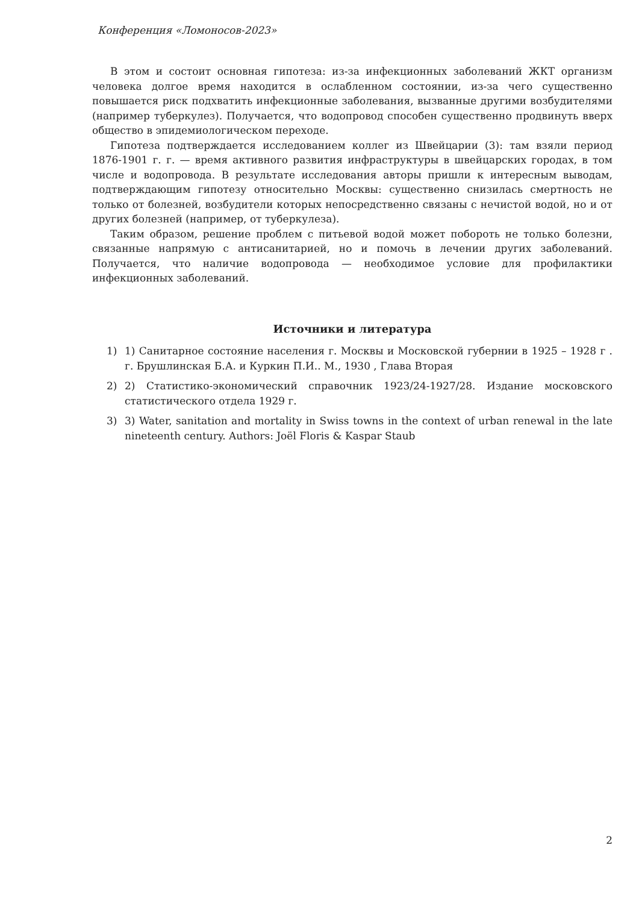Конференция «Ломоносов-2023»
В этом и состоит основная гипотеза: из-за инфекционных заболеваний ЖКТ организм человека долгое время находится в ослабленном состоянии, из-за чего существенно повышается риск подхватить инфекционные заболевания, вызванные другими возбудителями (например туберкулез). Получается, что водопровод способен существенно продвинуть вверх общество в эпидемиологическом переходе.
Гипотеза подтверждается исследованием коллег из Швейцарии (3): там взяли период 1876-1901 г. г. — время активного развития инфраструктуры в швейцарских городах, в том числе и водопровода. В результате исследования авторы пришли к интересным выводам, подтверждающим гипотезу относительно Москвы: существенно снизилась смертность не только от болезней, возбудители которых непосредственно связаны с нечистой водой, но и от других болезней (например, от туберкулеза).
Таким образом, решение проблем с питьевой водой может побороть не только болезни, связанные напрямую с антисанитарией, но и помочь в лечении других заболеваний. Получается, что наличие водопровода — необходимое условие для профилактики инфекционных заболеваний.
Источники и литература
1) 1) Санитарное состояние населения г. Москвы и Московской губернии в 1925 – 1928 г . г. Брушлинская Б.А. и Куркин П.И.. М., 1930 , Глава Вторая
2) 2) Статистико-экономический справочник 1923/24-1927/28. Издание московского статистического отдела 1929 г.
3) 3) Water, sanitation and mortality in Swiss towns in the context of urban renewal in the late nineteenth century. Authors: Joël Floris & Kaspar Staub
2